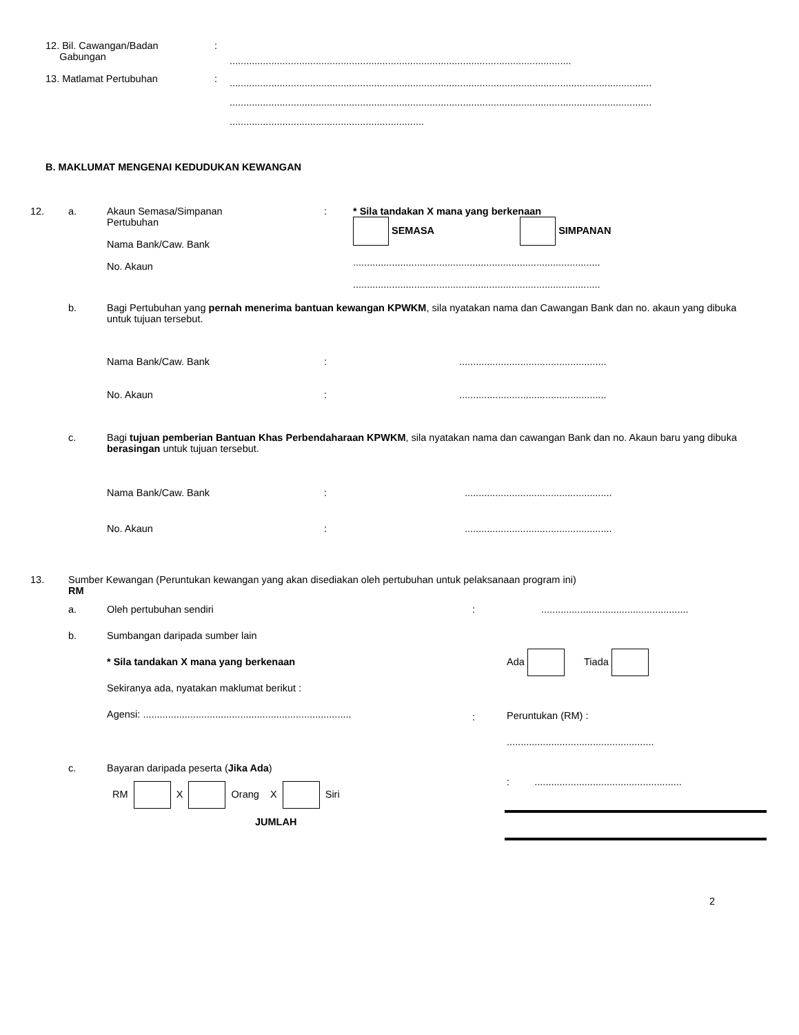12. Bil. Cawangan/Badan
Gabungan
:
...........................................................................................................................
13. Matlamat Pertubuhan :
........................................................................................................................................................
........................................................................................................................................................
......................................................................
B. MAKLUMAT MENGENAI KEDUDUKAN KEWANGAN
12. a. Akaun Semasa/Simpanan
Pertubuhan
Nama Bank/Caw. Bank
No. Akaun
: * Sila tandakan X mana yang berkenaan
SEMASA SIMPANAN
.........................................................................................
.........................................................................................
b. Bagi Pertubuhan yang pernah menerima bantuan kewangan KPWKM, sila nyatakan nama dan Cawangan Bank dan no. akaun yang dibuka untuk tujuan tersebut.
Nama Bank/Caw. Bank : .....................................................
No. Akaun : .....................................................
c. Bagi tujuan pemberian Bantuan Khas Perbendaharaan KPWKM, sila nyatakan nama dan cawangan Bank dan no. Akaun baru yang dibuka berasingan untuk tujuan tersebut.
Nama Bank/Caw. Bank : .....................................................
No. Akaun : .....................................................
13. Sumber Kewangan (Peruntukan kewangan yang akan disediakan oleh pertubuhan untuk pelaksanaan program ini)
RM
a. Oleh pertubuhan sendiri : .....................................................
b. Sumbangan daripada sumber lain
* Sila tandakan X mana yang berkenaan
Sekiranya ada, nyatakan maklumat berikut :
Agensi: ...........................................................................
:
Ada Tiada
Peruntukan (RM) :
.....................................................
c. Bayaran daripada peserta (Jika Ada)
RM X Orang X Siri
JUMLAH
: .....................................................
2